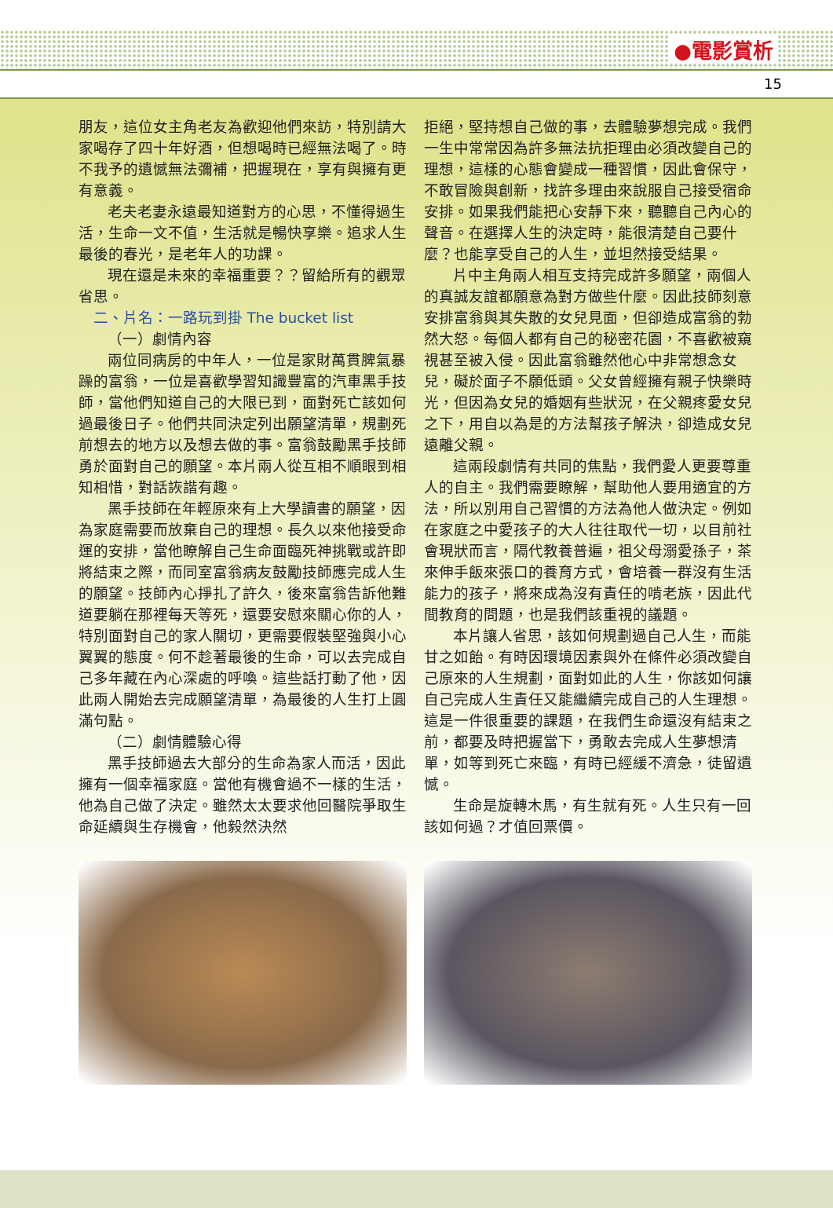●電影賞析
15
朋友，這位女主角老友為歡迎他們來訪，特別請大家喝存了四十年好酒，但想喝時已經無法喝了。時不我予的遺憾無法彌補，把握現在，享有與擁有更有意義。
老夫老妻永遠最知道對方的心思，不懂得過生活，生命一文不值，生活就是暢快享樂。追求人生最後的春光，是老年人的功課。
現在還是未來的幸福重要？？留給所有的觀眾省思。
二、片名：一路玩到掛 The bucket list
（一）劇情內容
兩位同病房的中年人，一位是家財萬貫脾氣暴躁的富翁，一位是喜歡學習知識豐富的汽車黑手技師，當他們知道自己的大限已到，面對死亡該如何過最後日子。他們共同決定列出願望清單，規劃死前想去的地方以及想去做的事。富翁鼓勵黑手技師勇於面對自己的願望。本片兩人從互相不順眼到相知相惜，對話詼諧有趣。
黑手技師在年輕原來有上大學讀書的願望，因為家庭需要而放棄自己的理想。長久以來他接受命運的安排，當他瞭解自己生命面臨死神挑戰或許即將結束之際，而同室富翁病友鼓勵技師應完成人生的願望。技師內心掙扎了許久，後來富翁告訴他難道要躺在那裡每天等死，還要安慰來關心你的人，特別面對自己的家人關切，更需要假裝堅強與小心翼翼的態度。何不趁著最後的生命，可以去完成自己多年藏在內心深處的呼喚。這些話打動了他，因此兩人開始去完成願望清單，為最後的人生打上圓滿句點。
（二）劇情體驗心得
黑手技師過去大部分的生命為家人而活，因此擁有一個幸福家庭。當他有機會過不一樣的生活，他為自己做了決定。雖然太太要求他回醫院爭取生命延續與生存機會，他毅然決然
拒絕，堅持想自己做的事，去體驗夢想完成。我們一生中常常因為許多無法抗拒理由必須改變自己的理想，這樣的心態會變成一種習慣，因此會保守，不敢冒險與創新，找許多理由來說服自己接受宿命安排。如果我們能把心安靜下來，聽聽自己內心的聲音。在選擇人生的決定時，能很清楚自己要什麼？也能享受自己的人生，並坦然接受結果。
片中主角兩人相互支持完成許多願望，兩個人的真誠友誼都願意為對方做些什麼。因此技師刻意安排富翁與其失散的女兒見面，但卻造成富翁的勃然大怒。每個人都有自己的秘密花園，不喜歡被窺視甚至被入侵。因此富翁雖然他心中非常想念女兒，礙於面子不願低頭。父女曾經擁有親子快樂時光，但因為女兒的婚姻有些狀況，在父親疼愛女兒之下，用自以為是的方法幫孩子解決，卻造成女兒遠離父親。
這兩段劇情有共同的焦點，我們愛人更要尊重人的自主。我們需要瞭解，幫助他人要用適宜的方法，所以別用自己習慣的方法為他人做決定。例如在家庭之中愛孩子的大人往往取代一切，以目前社會現狀而言，隔代教養普遍，祖父母溺愛孫子，茶來伸手飯來張口的養育方式，會培養一群沒有生活能力的孩子，將來成為沒有責任的啃老族，因此代間教育的問題，也是我們該重視的議題。
本片讓人省思，該如何規劃過自己人生，而能甘之如飴。有時因環境因素與外在條件必須改變自己原來的人生規劃，面對如此的人生，你該如何讓自己完成人生責任又能繼續完成自己的人生理想。這是一件很重要的課題，在我們生命還沒有結束之前，都要及時把握當下，勇敢去完成人生夢想清單，如等到死亡來臨，有時已經緩不濟急，徒留遺憾。
生命是旋轉木馬，有生就有死。人生只有一回該如何過？才值回票價。